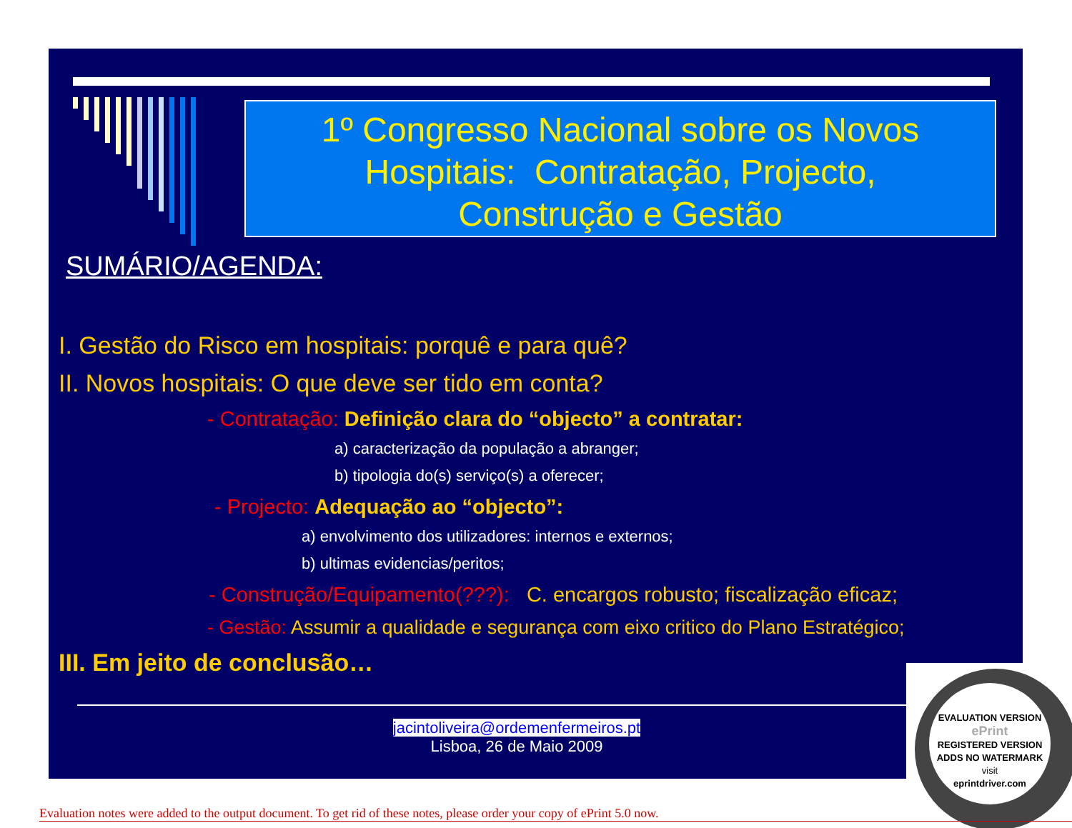1º Congresso Nacional sobre os Novos
Hospitais: Contratação, Projecto,
Construção e Gestão
SUMÁRIO/AGENDA:
I. Gestão do Risco em hospitais: porquê e para quê?
II. Novos hospitais: O que deve ser tido em conta?
- Contratação: Definição clara do “objecto” a contratar:
a) caracterização da população a abranger;
b) tipologia do(s) serviço(s) a oferecer;
- Projecto: Adequação ao “objecto”:
a) envolvimento dos utilizadores: internos e externos;
b) ultimas evidencias/peritos;
- Construção/Equipamento(???): C. encargos robusto; fiscalização eficaz;
- Gestão: Assumir a qualidade e segurança com eixo critico do Plano Estratégico;
III. Em jeito de conclusão…
jacintoliveira@ordemenfermeiros.pt
Lisboa, 26 de Maio 2009
EVALUATION VERSION
ePrint
REGISTERED VERSION
ADDS NO WATERMARK
visit
eprintdriver.com
Evaluation notes were added to the output document. To get rid of these notes, please order your copy of ePrint 5.0 now.